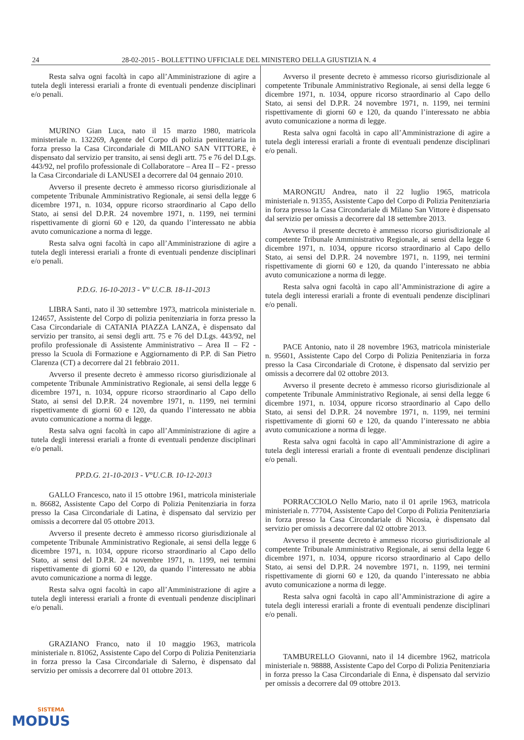24 28-02-2015 - BOLLETTINO UFFICIALE DEL MINISTERO DELLA GIUSTIZIA N. 4
Resta salva ogni facoltà in capo all’Amministrazione di agire a tutela degli interessi erariali a fronte di eventuali pendenze disciplinari e/o penali.
MURINO Gian Luca, nato il 15 marzo 1980, matricola ministeriale n. 132269, Agente del Corpo di polizia penitenziaria in forza presso la Casa Circondariale di MILANO SAN VITTORE, è dispensato dal servizio per transito, ai sensi degli artt. 75 e 76 del D.Lgs. 443/92, nel profilo professionale di Collaboratore – Area II – F2 - presso la Casa Circondariale di LANUSEI a decorrere dal 04 gennaio 2010.
Avverso il presente decreto è ammesso ricorso giurisdizionale al competente Tribunale Amministrativo Regionale, ai sensi della legge 6 dicembre 1971, n. 1034, oppure ricorso straordinario al Capo dello Stato, ai sensi del D.P.R. 24 novembre 1971, n. 1199, nei termini rispettivamente di giorni 60 e 120, da quando l’interessato ne abbia avuto comunicazione a norma di legge.
Resta salva ogni facoltà in capo all’Amministrazione di agire a tutela degli interessi erariali a fronte di eventuali pendenze disciplinari e/o penali.
P.D.G. 16-10-2013 - V° U.C.B. 18-11-2013
LIBRA Santi, nato il 30 settembre 1973, matricola ministeriale n. 124657, Assistente del Corpo di polizia penitenziaria in forza presso la Casa Circondariale di CATANIA PIAZZA LANZA, è dispensato dal servizio per transito, ai sensi degli artt. 75 e 76 del D.Lgs. 443/92, nel profilo professionale di Assistente Amministrativo – Area II – F2 - presso la Scuola di Formazione e Aggiornamento di P.P. di San Pietro Clarenza (CT) a decorrere dal 21 febbraio 2011.
Avverso il presente decreto è ammesso ricorso giurisdizionale al competente Tribunale Amministrativo Regionale, ai sensi della legge 6 dicembre 1971, n. 1034, oppure ricorso straordinario al Capo dello Stato, ai sensi del D.P.R. 24 novembre 1971, n. 1199, nei termini rispettivamente di giorni 60 e 120, da quando l’interessato ne abbia avuto comunicazione a norma di legge.
Resta salva ogni facoltà in capo all’Amministrazione di agire a tutela degli interessi erariali a fronte di eventuali pendenze disciplinari e/o penali.
PP.D.G. 21-10-2013 - V°U.C.B. 10-12-2013
GALLO Francesco, nato il 15 ottobre 1961, matricola ministeriale n. 86682, Assistente Capo del Corpo di Polizia Penitenziaria in forza presso la Casa Circondariale di Latina, è dispensato dal servizio per omissis a decorrere dal 05 ottobre 2013.
Avverso il presente decreto è ammesso ricorso giurisdizionale al competente Tribunale Amministrativo Regionale, ai sensi della legge 6 dicembre 1971, n. 1034, oppure ricorso straordinario al Capo dello Stato, ai sensi del D.P.R. 24 novembre 1971, n. 1199, nei termini rispettivamente di giorni 60 e 120, da quando l’interessato ne abbia avuto comunicazione a norma di legge.
Resta salva ogni facoltà in capo all’Amministrazione di agire a tutela degli interessi erariali a fronte di eventuali pendenze disciplinari e/o penali.
GRAZIANO Franco, nato il 10 maggio 1963, matricola ministeriale n. 81062, Assistente Capo del Corpo di Polizia Penitenziaria in forza presso la Casa Circondariale di Salerno, è dispensato dal servizio per omissis a decorrere dal 01 ottobre 2013.
Avverso il presente decreto è ammesso ricorso giurisdizionale al competente Tribunale Amministrativo Regionale, ai sensi della legge 6 dicembre 1971, n. 1034, oppure ricorso straordinario al Capo dello Stato, ai sensi del D.P.R. 24 novembre 1971, n. 1199, nei termini rispettivamente di giorni 60 e 120, da quando l’interessato ne abbia avuto comunicazione a norma di legge.
Resta salva ogni facoltà in capo all’Amministrazione di agire a tutela degli interessi erariali a fronte di eventuali pendenze disciplinari e/o penali.
MARONGIU Andrea, nato il 22 luglio 1965, matricola ministeriale n. 91355, Assistente Capo del Corpo di Polizia Penitenziaria in forza presso la Casa Circondariale di Milano San Vittore è dispensato dal servizio per omissis a decorrere dal 18 settembre 2013.
Avverso il presente decreto è ammesso ricorso giurisdizionale al competente Tribunale Amministrativo Regionale, ai sensi della legge 6 dicembre 1971, n. 1034, oppure ricorso straordinario al Capo dello Stato, ai sensi del D.P.R. 24 novembre 1971, n. 1199, nei termini rispettivamente di giorni 60 e 120, da quando l’interessato ne abbia avuto comunicazione a norma di legge.
Resta salva ogni facoltà in capo all’Amministrazione di agire a tutela degli interessi erariali a fronte di eventuali pendenze disciplinari e/o penali.
PACE Antonio, nato il 28 novembre 1963, matricola ministeriale n. 95601, Assistente Capo del Corpo di Polizia Penitenziaria in forza presso la Casa Circondariale di Crotone, è dispensato dal servizio per omissis a decorrere dal 02 ottobre 2013.
Avverso il presente decreto è ammesso ricorso giurisdizionale al competente Tribunale Amministrativo Regionale, ai sensi della legge 6 dicembre 1971, n. 1034, oppure ricorso straordinario al Capo dello Stato, ai sensi del D.P.R. 24 novembre 1971, n. 1199, nei termini rispettivamente di giorni 60 e 120, da quando l’interessato ne abbia avuto comunicazione a norma di legge.
Resta salva ogni facoltà in capo all’Amministrazione di agire a tutela degli interessi erariali a fronte di eventuali pendenze disciplinari e/o penali.
PORRACCIOLO Nello Mario, nato il 01 aprile 1963, matricola ministeriale n. 77704, Assistente Capo del Corpo di Polizia Penitenziaria in forza presso la Casa Circondariale di Nicosia, è dispensato dal servizio per omissis a decorrere dal 02 ottobre 2013.
Avverso il presente decreto è ammesso ricorso giurisdizionale al competente Tribunale Amministrativo Regionale, ai sensi della legge 6 dicembre 1971, n. 1034, oppure ricorso straordinario al Capo dello Stato, ai sensi del D.P.R. 24 novembre 1971, n. 1199, nei termini rispettivamente di giorni 60 e 120, da quando l’interessato ne abbia avuto comunicazione a norma di legge.
Resta salva ogni facoltà in capo all’Amministrazione di agire a tutela degli interessi erariali a fronte di eventuali pendenze disciplinari e/o penali.
TAMBURELLO Giovanni, nato il 14 dicembre 1962, matricola ministeriale n. 98888, Assistente Capo del Corpo di Polizia Penitenziaria in forza presso la Casa Circondariale di Enna, è dispensato dal servizio per omissis a decorrere dal 09 ottobre 2013.
SISTEMA
MODUS